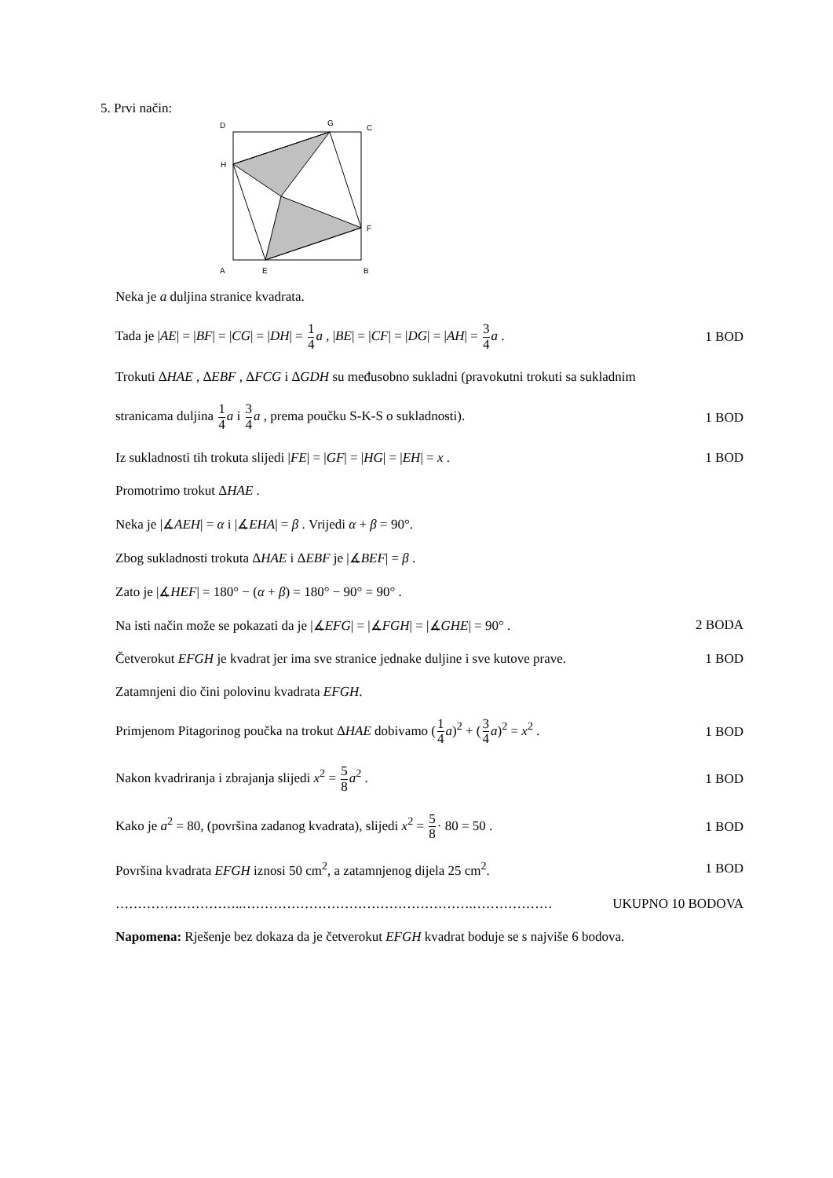5. Prvi način:
D
G
C
H
F
A
E
B
Neka je a duljina stranice kvadrata.
Tada je |AE| = |BF| = |CG| = |DH| = 1 4 a , |BE| = |CF| = |DG| = |AH| = 3 4 a . 1 BOD
Trokuti ΔHAE , ΔEBF , ΔFCG i ΔGDH su međusobno sukladni (pravokutni trokuti sa sukladnim
stranicama duljina 1 4 a i 3 4 a , prema poučku S-K-S o sukladnosti). 1 BOD
Iz sukladnosti tih trokuta slijedi |FE| = |GF| = |HG| = |EH| = x . 1 BOD
Promotrimo trokut ΔHAE .
Neka je |∡AEH| = α i |∡EHA| = β . Vrijedi α + β = 90°.
Zbog sukladnosti trokuta ΔHAE i ΔEBF je |∡BEF| = β .
Zato je |∡HEF| = 180° − (α + β) = 180° − 90° = 90° .
Na isti način može se pokazati da je |∡EFG| = |∡FGH| = |∡GHE| = 90° . 2 BODA
Četverokut EFGH je kvadrat jer ima sve stranice jednake duljine i sve kutove prave. 1 BOD
Zatamnjeni dio čini polovinu kvadrata EFGH.
Primjenom Pitagorinog poučka na trokut ΔHAE dobivamo (1 4 a)<sup>2</sup> + (3 4 a)<sup>2</sup> = x<sup>2</sup> . 1 BOD
Nakon kvadriranja i zbrajanja slijedi x<sup>2</sup> = 5 8 a<sup>2</sup> . 1 BOD
Kako je a<sup>2</sup> = 80, (površina zadanog kvadrata), slijedi x<sup>2</sup> = 5 8· 80 = 50 . 1 BOD
Površina kvadrata EFGH iznosi 50 cm<sup>2</sup>, a zatamnjenog dijela 25 cm<sup>2</sup>. 1 BOD
………………………..…………………………………………….……………… UKUPNO 10 BODOVA
Napomena: Rješenje bez dokaza da je četverokut EFGH kvadrat boduje se s najviše 6 bodova.